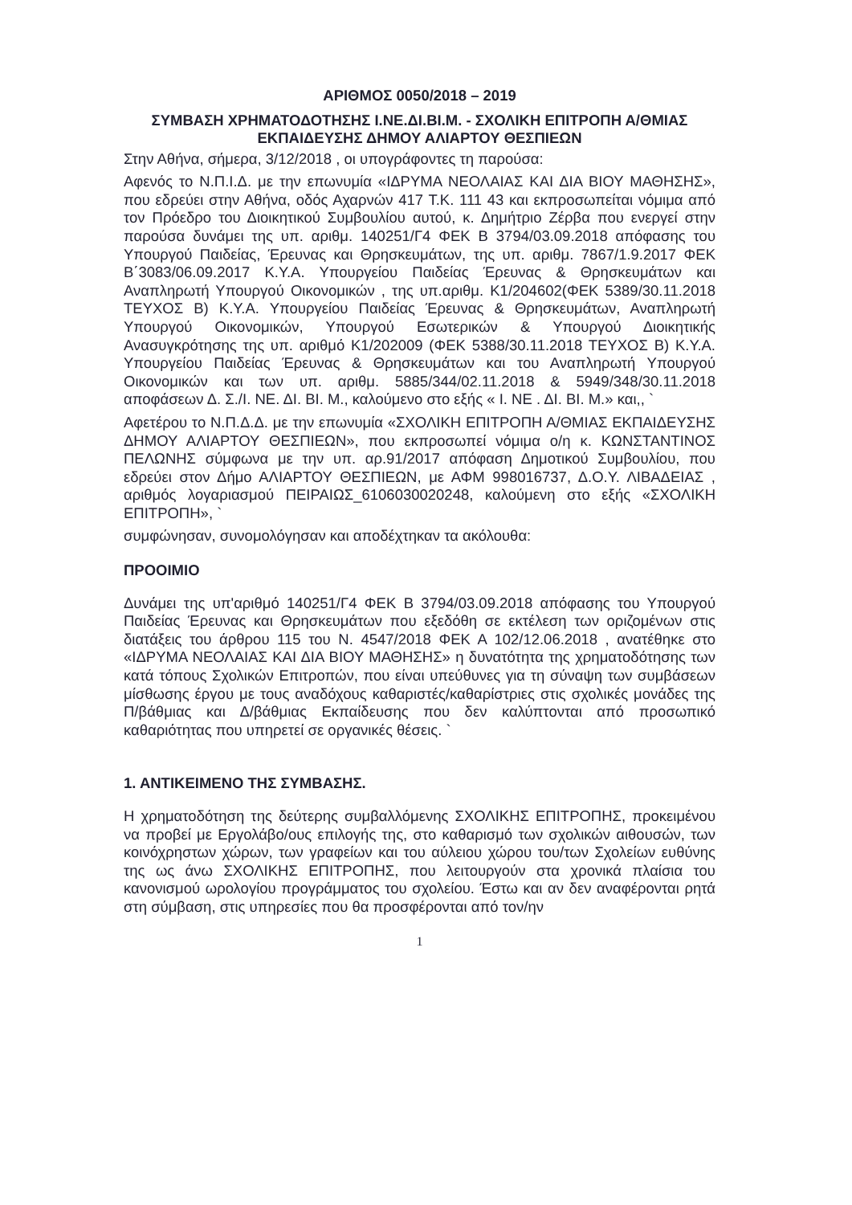ΑΡΙΘΜΟΣ 0050/2018 – 2019
ΣΥΜΒΑΣΗ ΧΡΗΜΑΤΟΔΟΤΗΣΗΣ Ι.ΝΕ.ΔΙ.ΒΙ.Μ. - ΣΧΟΛΙΚΗ ΕΠΙΤΡΟΠΗ Α/ΘΜΙΑΣ ΕΚΠΑΙΔΕΥΣΗΣ ΔΗΜΟΥ ΑΛΙΑΡΤΟΥ ΘΕΣΠΙΕΩΝ
Στην Αθήνα, σήμερα, 3/12/2018 , οι υπογράφοντες τη παρούσα:
Αφενός το Ν.Π.Ι.Δ. με την επωνυμία «ΙΔΡΥΜΑ ΝΕΟΛΑΙΑΣ ΚΑΙ ΔΙΑ ΒΙΟΥ ΜΑΘΗΣΗΣ», που εδρεύει στην Αθήνα, οδός Αχαρνών 417 Τ.Κ. 111 43 και εκπροσωπείται νόμιμα από τον Πρόεδρο του Διοικητικού Συμβουλίου αυτού, κ. Δημήτριο Ζέρβα που ενεργεί στην παρούσα δυνάμει της υπ. αριθμ. 140251/Γ4 ΦΕΚ Β 3794/03.09.2018 απόφασης του Υπουργού Παιδείας, Έρευνας και Θρησκευμάτων, της υπ. αριθμ. 7867/1.9.2017 ΦΕΚ Β΄3083/06.09.2017 Κ.Υ.Α. Υπουργείου Παιδείας Έρευνας & Θρησκευμάτων και Αναπληρωτή Υπουργού Οικονομικών , της υπ.αριθμ. Κ1/204602(ΦΕΚ 5389/30.11.2018 ΤΕΥΧΟΣ Β) Κ.Υ.Α. Υπουργείου Παιδείας Έρευνας & Θρησκευμάτων, Αναπληρωτή Υπουργού Οικονομικών, Υπουργού Εσωτερικών & Υπουργού Διοικητικής Ανασυγκρότησης της υπ. αριθμό Κ1/202009 (ΦΕΚ 5388/30.11.2018 ΤΕΥΧΟΣ Β) Κ.Υ.Α. Υπουργείου Παιδείας Έρευνας & Θρησκευμάτων και του Αναπληρωτή Υπουργού Οικονομικών και των υπ. αριθμ. 5885/344/02.11.2018 & 5949/348/30.11.2018 αποφάσεων Δ. Σ./Ι. ΝΕ. ΔΙ. ΒΙ. Μ., καλούμενο στο εξής « Ι. ΝΕ . ΔΙ. ΒΙ. Μ.» και,, `
Αφετέρου το Ν.Π.Δ.Δ. με την επωνυμία «ΣΧΟΛΙΚΗ ΕΠΙΤΡΟΠΗ Α/ΘΜΙΑΣ ΕΚΠΑΙΔΕΥΣΗΣ ΔΗΜΟΥ ΑΛΙΑΡΤΟΥ ΘΕΣΠΙΕΩΝ», που εκπροσωπεί νόμιμα ο/η κ. ΚΩΝΣΤΑΝΤΙΝΟΣ ΠΕΛΩΝΗΣ σύμφωνα με την υπ. αρ.91/2017 απόφαση Δημοτικού Συμβουλίου, που εδρεύει στον Δήμο ΑΛΙΑΡΤΟΥ ΘΕΣΠΙΕΩΝ, με ΑΦΜ 998016737, Δ.Ο.Υ. ΛΙΒΑΔΕΙΑΣ , αριθμός λογαριασμού ΠΕΙΡΑΙΩΣ_6106030020248, καλούμενη στο εξής «ΣΧΟΛΙΚΗ ΕΠΙΤΡΟΠΗ», `
συμφώνησαν, συνομολόγησαν και αποδέχτηκαν τα ακόλουθα:
ΠΡΟΟΙΜΙΟ
Δυνάμει της υπ'αριθμό 140251/Γ4 ΦΕΚ Β 3794/03.09.2018 απόφασης του Υπουργού Παιδείας Έρευνας και Θρησκευμάτων που εξεδόθη σε εκτέλεση των οριζομένων στις διατάξεις του άρθρου 115 του Ν. 4547/2018 ΦΕΚ Α 102/12.06.2018 , ανατέθηκε στο «ΙΔΡΥΜΑ ΝΕΟΛΑΙΑΣ ΚΑΙ ΔΙΑ ΒΙΟΥ ΜΑΘΗΣΗΣ» η δυνατότητα της χρηματοδότησης των κατά τόπους Σχολικών Επιτροπών, που είναι υπεύθυνες για τη σύναψη των συμβάσεων μίσθωσης έργου με τους αναδόχους καθαριστές/καθαρίστριες στις σχολικές μονάδες της Π/βάθμιας και Δ/βάθμιας Εκπαίδευσης που δεν καλύπτονται από προσωπικό καθαριότητας που υπηρετεί σε οργανικές θέσεις. `
1. ΑΝΤΙΚΕΙΜΕΝΟ ΤΗΣ ΣΥΜΒΑΣΗΣ.
Η χρηματοδότηση της δεύτερης συμβαλλόμενης ΣΧΟΛΙΚΗΣ ΕΠΙΤΡΟΠΗΣ, προκειμένου να προβεί με Εργολάβο/ους επιλογής της, στο καθαρισμό των σχολικών αιθουσών, των κοινόχρηστων χώρων, των γραφείων και του αύλειου χώρου του/των Σχολείων ευθύνης της ως άνω ΣΧΟΛΙΚΗΣ ΕΠΙΤΡΟΠΗΣ, που λειτουργούν στα χρονικά πλαίσια του κανονισμού ωρολογίου προγράμματος του σχολείου. Έστω και αν δεν αναφέρονται ρητά στη σύμβαση, στις υπηρεσίες που θα προσφέρονται από τον/ην
1